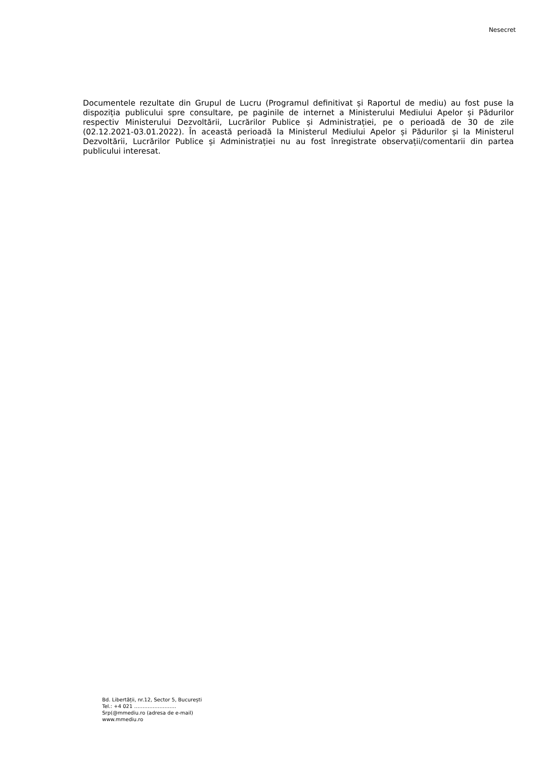Nesecret
Documentele rezultate din Grupul de Lucru (Programul definitivat și Raportul de mediu) au fost puse la dispoziția publicului spre consultare, pe paginile de internet a Ministerului Mediului Apelor și Pădurilor respectiv Ministerului Dezvoltării, Lucrărilor Publice și Administrației, pe o perioadă de 30 de zile (02.12.2021-03.01.2022). În această perioadă la Ministerul Mediului Apelor și Pădurilor și la Ministerul Dezvoltării, Lucrărilor Publice și Administrației nu au fost înregistrate observații/comentarii din partea publicului interesat.
Bd. Libertății, nr.12, Sector 5, București
Tel.: +4 021 …………………….
Srp(@mmediu.ro (adresa de e-mail)
www.mmediu.ro